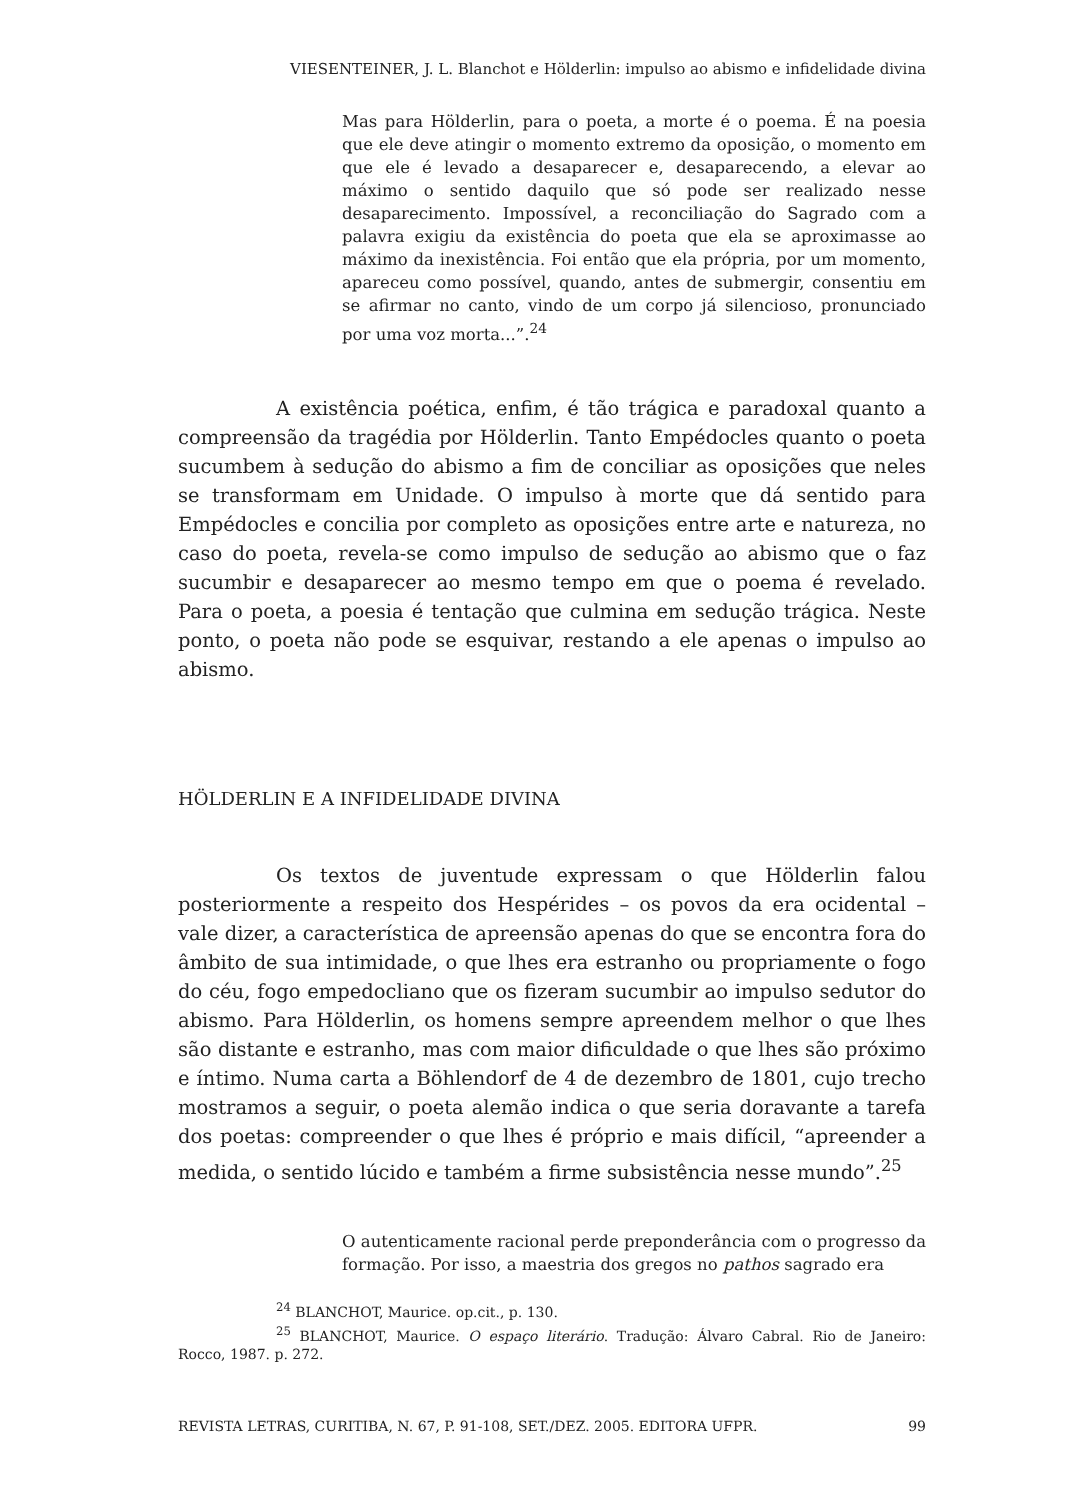VIESENTEINER, J. L. Blanchot e Hölderlin: impulso ao abismo e infidelidade divina
Mas para Hölderlin, para o poeta, a morte é o poema. É na poesia que ele deve atingir o momento extremo da oposição, o momento em que ele é levado a desaparecer e, desaparecendo, a elevar ao máximo o sentido daquilo que só pode ser realizado nesse desaparecimento. Impossível, a reconciliação do Sagrado com a palavra exigiu da existência do poeta que ela se aproximasse ao máximo da inexistência. Foi então que ela própria, por um momento, apareceu como possível, quando, antes de submergir, consentiu em se afirmar no canto, vindo de um corpo já silencioso, pronunciado por uma voz morta...”.<sup>24</sup>
A existência poética, enfim, é tão trágica e paradoxal quanto a compreensão da tragédia por Hölderlin. Tanto Empédocles quanto o poeta sucumbem à sedução do abismo a fim de conciliar as oposições que neles se transformam em Unidade. O impulso à morte que dá sentido para Empédocles e concilia por completo as oposições entre arte e natureza, no caso do poeta, revela-se como impulso de sedução ao abismo que o faz sucumbir e desaparecer ao mesmo tempo em que o poema é revelado. Para o poeta, a poesia é tentação que culmina em sedução trágica. Neste ponto, o poeta não pode se esquivar, restando a ele apenas o impulso ao abismo.
HÖLDERLIN E A INFIDELIDADE DIVINA
Os textos de juventude expressam o que Hölderlin falou posteriormente a respeito dos Hespérides – os povos da era ocidental – vale dizer, a característica de apreensão apenas do que se encontra fora do âmbito de sua intimidade, o que lhes era estranho ou propriamente o fogo do céu, fogo empedocliano que os fizeram sucumbir ao impulso sedutor do abismo. Para Hölderlin, os homens sempre apreendem melhor o que lhes são distante e estranho, mas com maior dificuldade o que lhes são próximo e íntimo. Numa carta a Böhlendorf de 4 de dezembro de 1801, cujo trecho mostramos a seguir, o poeta alemão indica o que seria doravante a tarefa dos poetas: compreender o que lhes é próprio e mais difícil, “apreender a medida, o sentido lúcido e também a firme subsistência nesse mundo”.<sup>25</sup>
O autenticamente racional perde preponderância com o progresso da formação. Por isso, a maestria dos gregos no pathos sagrado era
<sup>24</sup> BLANCHOT, Maurice. op.cit., p. 130.
<sup>25</sup> BLANCHOT, Maurice. O espaço literário. Tradução: Álvaro Cabral. Rio de Janeiro: Rocco, 1987. p. 272.
REVISTA LETRAS, CURITIBA, N. 67, P. 91-108, SET./DEZ. 2005. EDITORA UFPR. 99